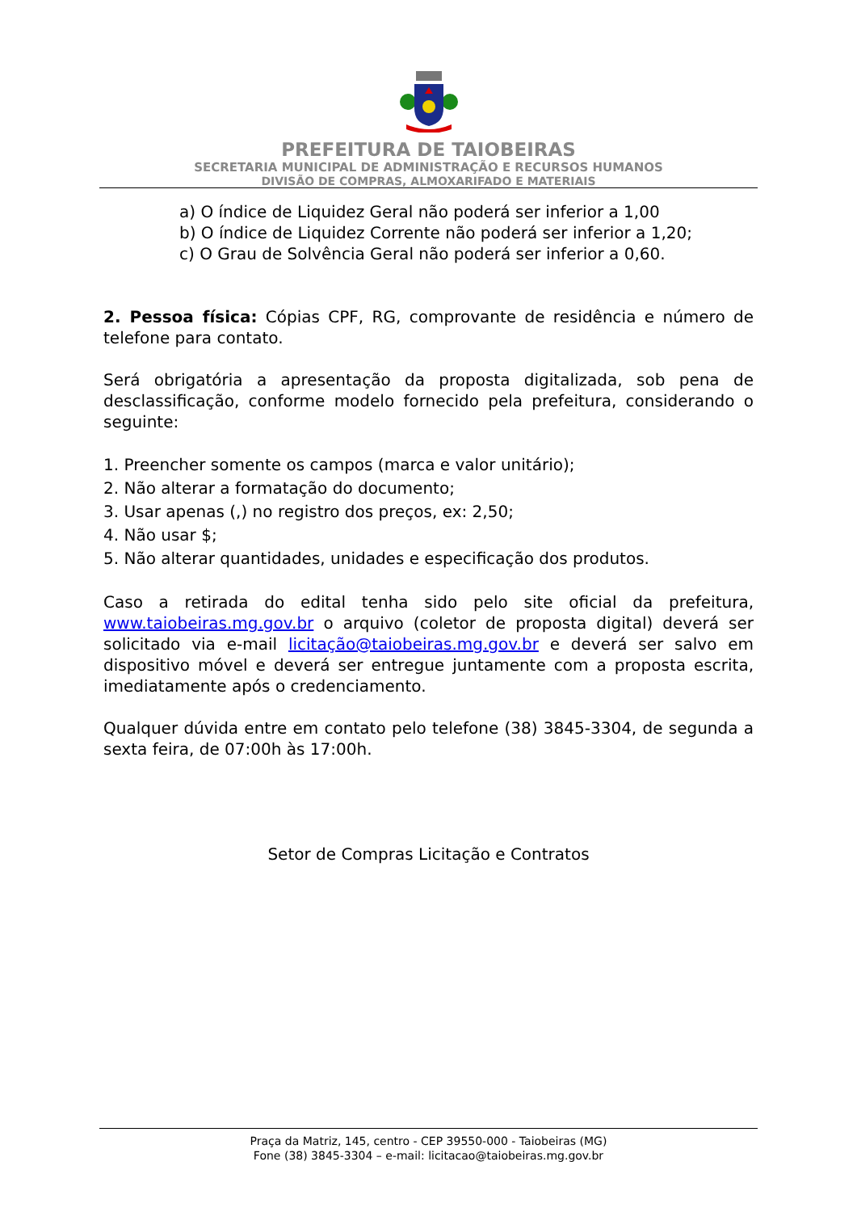PREFEITURA DE TAIOBEIRAS
SECRETARIA MUNICIPAL DE ADMINISTRAÇÃO E RECURSOS HUMANOS
DIVISÃO DE COMPRAS, ALMOXARIFADO E MATERIAIS
a) O índice de Liquidez Geral não poderá ser inferior a 1,00
b) O índice de Liquidez Corrente não poderá ser inferior a 1,20;
c) O Grau de Solvência Geral não poderá ser inferior a 0,60.
2. Pessoa física: Cópias CPF, RG, comprovante de residência e número de telefone para contato.
Será obrigatória a apresentação da proposta digitalizada, sob pena de desclassificação, conforme modelo fornecido pela prefeitura, considerando o seguinte:
1. Preencher somente os campos (marca e valor unitário);
2. Não alterar a formatação do documento;
3. Usar apenas (,) no registro dos preços, ex: 2,50;
4. Não usar $;
5. Não alterar quantidades, unidades e especificação dos produtos.
Caso a retirada do edital tenha sido pelo site oficial da prefeitura, www.taiobeiras.mg.gov.br o arquivo (coletor de proposta digital) deverá ser solicitado via e-mail licitação@taiobeiras.mg.gov.br e deverá ser salvo em dispositivo móvel e deverá ser entregue juntamente com a proposta escrita, imediatamente após o credenciamento.
Qualquer dúvida entre em contato pelo telefone (38) 3845-3304, de segunda a sexta feira, de 07:00h às 17:00h.
Setor de Compras Licitação e Contratos
Praça da Matriz, 145, centro - CEP 39550-000 - Taiobeiras (MG)
Fone (38) 3845-3304 – e-mail: licitacao@taiobeiras.mg.gov.br